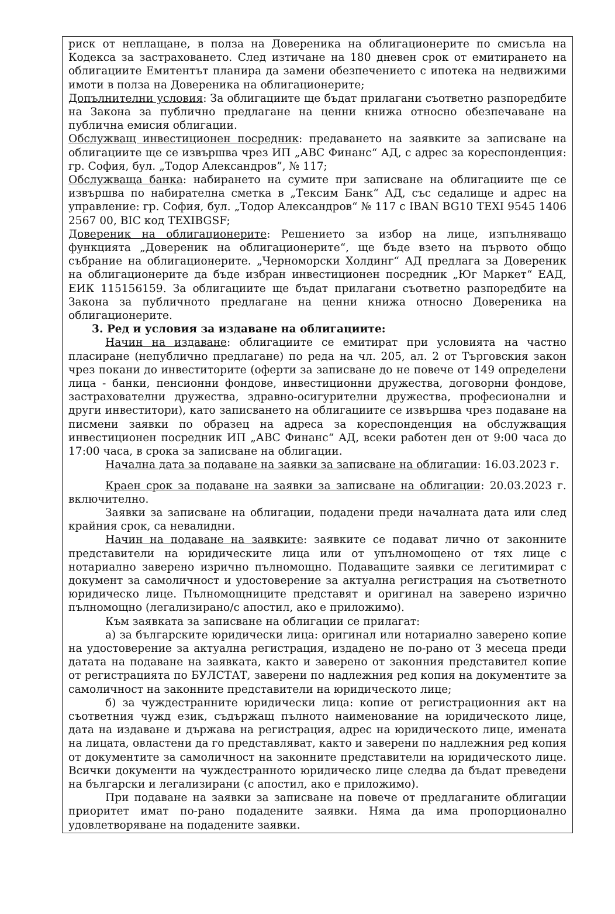риск от неплащане, в полза на Довереника на облигационерите по смисъла на Кодекса за застраховането. След изтичане на 180 дневен срок от емитирането на облигациите Емитентът планира да замени обезпечението с ипотека на недвижими имоти в полза на Довереника на облигационерите;
Допълнителни условия: За облигациите ще бъдат прилагани съответно разпоредбите на Закона за публично предлагане на ценни книжа относно обезпечаване на публична емисия облигации.
Обслужващ инвестиционен посредник: предаването на заявките за записване на облигациите ще се извършва чрез ИП „АВС Финанс“ АД, с адрес за кореспонденция: гр. София, бул. „Тодор Александров”, № 117;
Обслужваща банка: набирането на сумите при записване на облигациите ще се извършва по набирателна сметка в „Тексим Банк“ АД, със седалище и адрес на управление: гр. София, бул. „Тодор Александров“ № 117 с IBAN BG10 TEXI 9545 1406 2567 00, BIC код TEXIBGSF;
Довереник на облигационерите: Решението за избор на лице, изпълняващо функцията „Довереник на облигационерите“, ще бъде взето на първото общо събрание на облигационерите. „Черноморски Холдинг“ АД предлага за Довереник на облигационерите да бъде избран инвестиционен посредник „Юг Маркет“ ЕАД, ЕИК 115156159. За облигациите ще бъдат прилагани съответно разпоредбите на Закона за публичното предлагане на ценни книжа относно Довереника на облигационерите.
3. Ред и условия за издаване на облигациите:
Начин на издаване: облигациите се емитират при условията на частно пласиране (непублично предлагане) по реда на чл. 205, ал. 2 от Търговския закон чрез покани до инвеститорите (оферти за записване до не повече от 149 определени лица - банки, пенсионни фондове, инвестиционни дружества, договорни фондове, застрахователни дружества, здравно-осигурителни дружества, професионални и други инвеститори), като записването на облигациите се извършва чрез подаване на писмени заявки по образец на адреса за кореспонденция на обслужващия инвестиционен посредник ИП „АВС Финанс“ АД, всеки работен ден от 9:00 часа до 17:00 часа, в срока за записване на облигации.
Начална дата за подаване на заявки за записване на облигации: 16.03.2023 г.
Краен срок за подаване на заявки за записване на облигации: 20.03.2023 г. включително.
Заявки за записване на облигации, подадени преди началната дата или след крайния срок, са невалидни.
Начин на подаване на заявките: заявките се подават лично от законните представители на юридическите лица или от упълномощено от тях лице с нотариално заверено изрично пълномощно. Подаващите заявки се легитимират с документ за самоличност и удостоверение за актуална регистрация на съответното юридическо лице. Пълномощниците представят и оригинал на заверено изрично пълномощно (легализирано/с апостил, ако е приложимо).
Към заявката за записване на облигации се прилагат:
а) за българските юридически лица: оригинал или нотариално заверено копие на удостоверение за актуална регистрация, издадено не по-рано от 3 месеца преди датата на подаване на заявката, както и заверено от законния представител копие от регистрацията по БУЛСТАТ, заверени по надлежния ред копия на документите за самоличност на законните представители на юридическото лице;
б) за чуждестранните юридически лица: копие от регистрационния акт на съответния чужд език, съдържащ пълното наименование на юридическото лице, дата на издаване и държава на регистрация, адрес на юридическото лице, имената на лицата, овластени да го представляват, както и заверени по надлежния ред копия от документите за самоличност на законните представители на юридическото лице. Всички документи на чуждестранното юридическо лице следва да бъдат преведени на български и легализирани (с апостил, ако е приложимо).
При подаване на заявки за записване на повече от предлаганите облигации приоритет имат по-рано подадените заявки. Няма да има пропорционално удовлетворяване на подадените заявки.